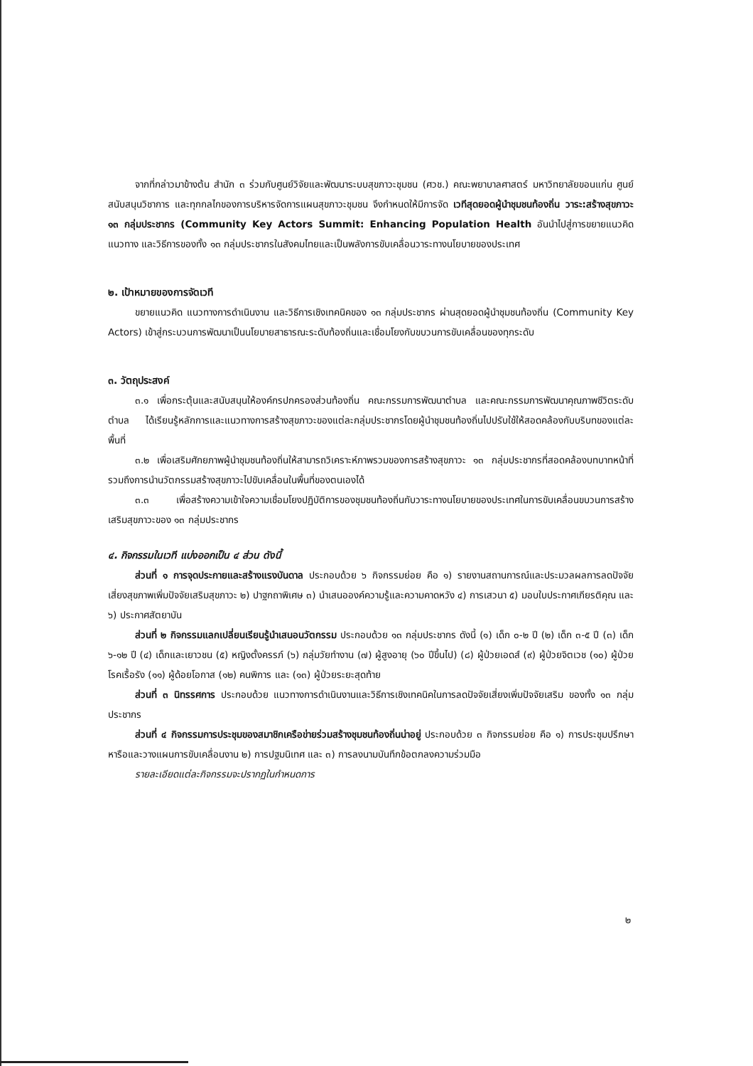จากที่กล่าวมาข้างต้น สำนัก ๓ ร่วมกับศูนย์วิจัยและพัฒนาระบบสุขภาวะชุมชน (ศวช.) คณะพยาบาลศาสตร์ มหาวิทยาลัยขอนแก่น ศูนย์สนับสนุนวิชาการ และทุกกลไกของการบริหารจัดการแผนสุขภาวะชุมชน จึงกำหนดให้มีการจัด เวทีสุดยอดผู้นำชุมชนท้องถิ่น วาระ:สร้างสุขภาวะ ๑๓ กลุ่มประชากร (Community Key Actors Summit: Enhancing Population Health อันนำไปสู่การขยายแนวคิด แนวทาง และวิธีการของทั้ง ๑๓ กลุ่มประชากรในสังคมไทยและเป็นพลังการขับเคลื่อนวาระทางนโยบายของประเทศ
๒. เป้าหมายของการจัดเวที
ขยายแนวคิด แนวทางการดำเนินงาน และวิธีการเชิงเทคนิคของ ๑๓ กลุ่มประชากร ผ่านสุดยอดผู้นำชุมชนท้องถิ่น (Community Key Actors) เข้าสู่กระบวนการพัฒนาเป็นนโยบายสาธารณะระดับท้องถิ่นและเชื่อมโยงกับขบวนการขับเคลื่อนของทุกระดับ
๓. วัตถุประสงค์
๓.๑ เพื่อกระตุ้นและสนับสนุนให้องค์กรปกครองส่วนท้องถิ่น คณะกรรมการพัฒนาตำบล และคณะกรรมการพัฒนาคุณภาพชีวิตระดับตำบล ได้เรียนรู้หลักการและแนวทางการสร้างสุขภาวะของแต่ละกลุ่มประชากรโดยผู้นำชุมชนท้องถิ่นไปปรับใช้ให้สอดคล้องกับบริบทของแต่ละพื้นที่
๓.๒ เพื่อเสริมศักยภาพผู้นำชุมชนท้องถิ่นให้สามารถวิเคราะห์ภาพรวมของการสร้างสุขภาวะ ๑๓ กลุ่มประชากรที่สอดคล้องบทบาทหน้าที่ รวมถึงการนำนวัตกรรมสร้างสุขภาวะไปขับเคลื่อนในพื้นที่ของตนเองได้
๓.๓ เพื่อสร้างความเข้าใจความเชื่อมโยงปฏิบัติการของชุมชนท้องถิ่นกับวาระทางนโยบายของประเทศในการขับเคลื่อนขบวนการสร้างเสริมสุขภาวะของ ๑๓ กลุ่มประชากร
๔. กิจกรรมในเวที แบ่งออกเป็น ๔ ส่วน ดังนี้
ส่วนที่ ๑ การจุดประกายและสร้างแรงบันดาล ประกอบด้วย ๖ กิจกรรมย่อย คือ ๑) รายงานสถานการณ์และประมวลผลการลดปัจจัยเสี่ยงสุขภาพเพิ่มปัจจัยเสริมสุขภาวะ ๒) ปาฐกถาพิเศษ ๓) นำเสนอองค์ความรู้และความคาดหวัง ๔) การเสวนา ๕) มอบใบประกาศเกียรติคุณ และ ๖) ประกาศสัตยาบัน
ส่วนที่ ๒ กิจกรรมแลกเปลี่ยนเรียนรู้นำเสนอนวัตกรรม ประกอบด้วย ๑๓ กลุ่มประชากร ดังนี้ (๑) เด็ก ๐-๒ ปี (๒) เด็ก ๓-๕ ปี (๓) เด็ก ๖-๑๒ ปี (๔) เด็กและเยาวชน (๕) หญิงตั้งครรภ์ (๖) กลุ่มวัยทำงาน (๗) ผู้สูงอายุ (๖๐ ปีขึ้นไป) (๘) ผู้ป่วยเอดส์ (๙) ผู้ป่วยจิตเวช (๑๐) ผู้ป่วยโรคเรื้อรัง (๑๑) ผู้ด้อยโอกาส (๑๒) คนพิการ และ (๑๓) ผู้ป่วยระยะสุดท้าย
ส่วนที่ ๓ นิทรรศการ ประกอบด้วย แนวทางการดำเนินงานและวิธีการเชิงเทคนิคในการลดปัจจัยเสี่ยงเพิ่มปัจจัยเสริม ของทั้ง ๑๓ กลุ่มประชากร
ส่วนที่ ๔ กิจกรรมการประชุมของสมาชิกเครือข่ายร่วมสร้างชุมชนท้องถิ่นน่าอยู่ ประกอบด้วย ๓ กิจกรรมย่อย คือ ๑) การประชุมปรึกษาหารือและวางแผนการขับเคลื่อนงาน ๒) การปฐมนิเทศ และ ๓) การลงนามบันทึกข้อตกลงความร่วมมือ
รายละเอียดแต่ละกิจกรรมจะปรากฏในกำหนดการ
๒